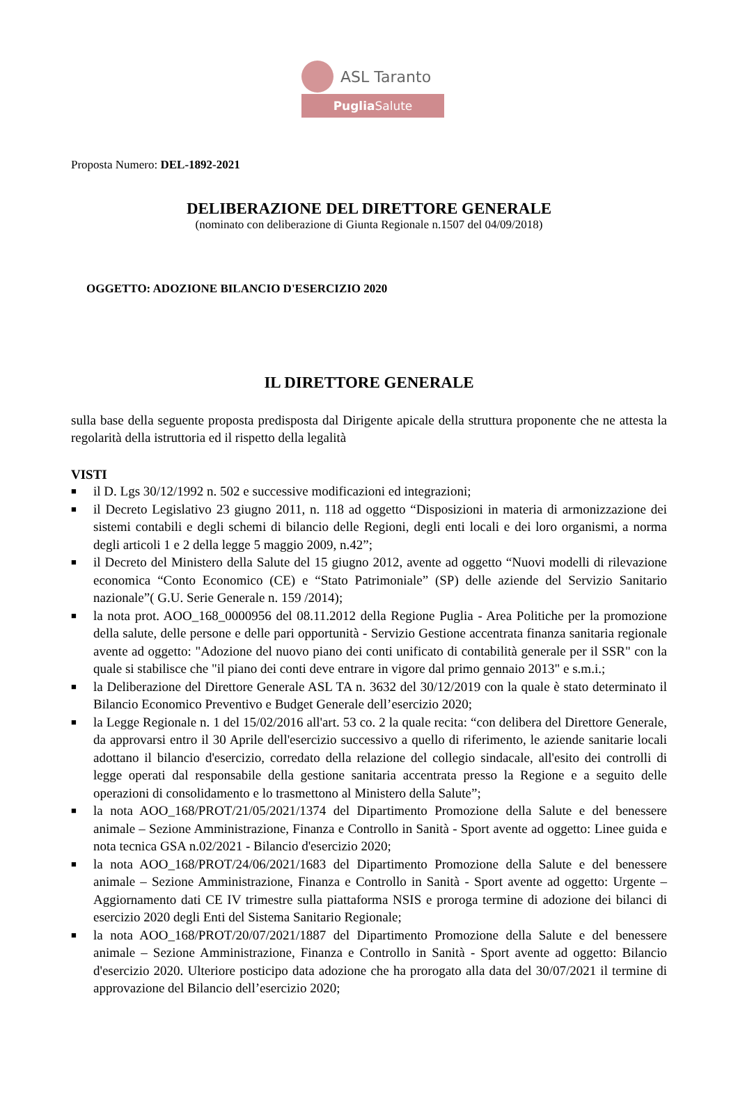ASL Taranto
Puglia Salute
Proposta Numero: DEL-1892-2021
DELIBERAZIONE DEL DIRETTORE GENERALE
(nominato con deliberazione di Giunta Regionale n.1507 del 04/09/2018)
OGGETTO: ADOZIONE BILANCIO D'ESERCIZIO 2020
IL DIRETTORE GENERALE
sulla base della seguente proposta predisposta dal Dirigente apicale della struttura proponente che ne attesta la regolarità della istruttoria ed il rispetto della legalità
VISTI
■ il D. Lgs 30/12/1992 n. 502 e successive modificazioni ed integrazioni;
■ il Decreto Legislativo 23 giugno 2011, n. 118 ad oggetto “Disposizioni in materia di armonizzazione dei sistemi contabili e degli schemi di bilancio delle Regioni, degli enti locali e dei loro organismi, a norma degli articoli 1 e 2 della legge 5 maggio 2009, n.42”;
■ il Decreto del Ministero della Salute del 15 giugno 2012, avente ad oggetto “Nuovi modelli di rilevazione economica “Conto Economico (CE) e “Stato Patrimoniale” (SP) delle aziende del Servizio Sanitario nazionale”( G.U. Serie Generale n. 159 /2014);
■ la nota prot. AOO_168_0000956 del 08.11.2012 della Regione Puglia - Area Politiche per la promozione della salute, delle persone e delle pari opportunità - Servizio Gestione accentrata finanza sanitaria regionale avente ad oggetto: "Adozione del nuovo piano dei conti unificato di contabilità generale per il SSR" con la quale si stabilisce che "il piano dei conti deve entrare in vigore dal primo gennaio 2013" e s.m.i.;
■ la Deliberazione del Direttore Generale ASL TA n. 3632 del 30/12/2019 con la quale è stato determinato il Bilancio Economico Preventivo e Budget Generale dell’esercizio 2020;
■ la Legge Regionale n. 1 del 15/02/2016 all'art. 53 co. 2 la quale recita: “con delibera del Direttore Generale, da approvarsi entro il 30 Aprile dell'esercizio successivo a quello di riferimento, le aziende sanitarie locali adottano il bilancio d'esercizio, corredato della relazione del collegio sindacale, all'esito dei controlli di legge operati dal responsabile della gestione sanitaria accentrata presso la Regione e a seguito delle operazioni di consolidamento e lo trasmettono al Ministero della Salute”;
■ la nota AOO_168/PROT/21/05/2021/1374 del Dipartimento Promozione della Salute e del benessere animale – Sezione Amministrazione, Finanza e Controllo in Sanità - Sport avente ad oggetto: Linee guida e nota tecnica GSA n.02/2021 - Bilancio d'esercizio 2020;
■ la nota AOO_168/PROT/24/06/2021/1683 del Dipartimento Promozione della Salute e del benessere animale – Sezione Amministrazione, Finanza e Controllo in Sanità - Sport avente ad oggetto: Urgente – Aggiornamento dati CE IV trimestre sulla piattaforma NSIS e proroga termine di adozione dei bilanci di esercizio 2020 degli Enti del Sistema Sanitario Regionale;
■ la nota AOO_168/PROT/20/07/2021/1887 del Dipartimento Promozione della Salute e del benessere animale – Sezione Amministrazione, Finanza e Controllo in Sanità - Sport avente ad oggetto: Bilancio d'esercizio 2020. Ulteriore posticipo data adozione che ha prorogato alla data del 30/07/2021 il termine di approvazione del Bilancio dell’esercizio 2020;